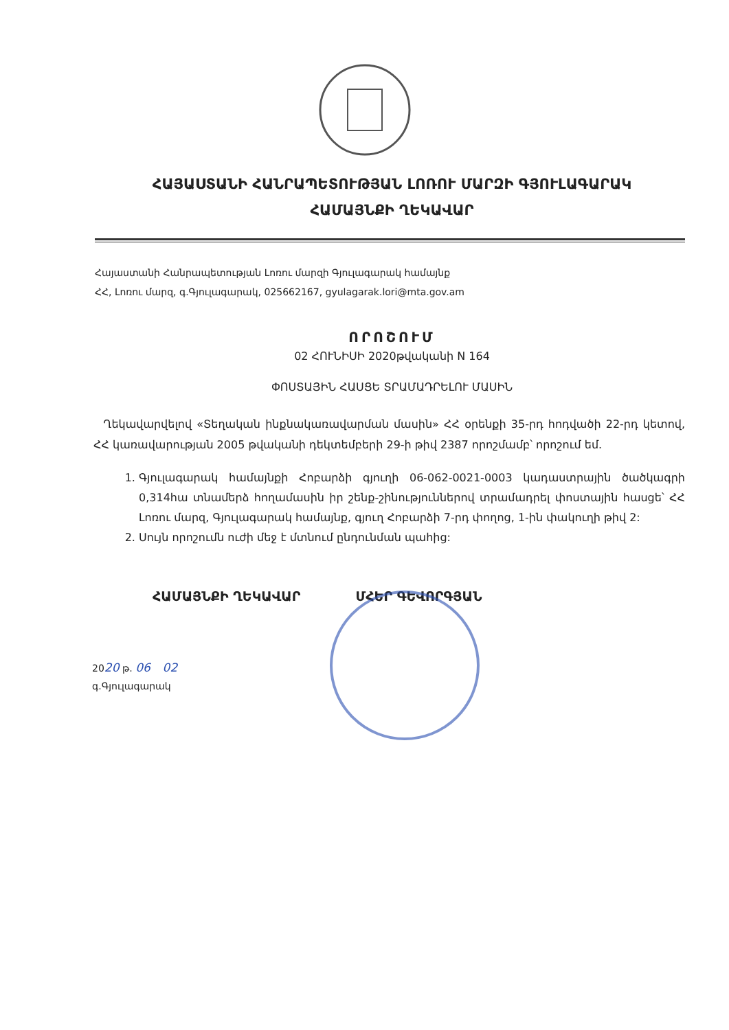ՀԱՅԱՍՏԱՆԻ ՀԱՆՐԱՊԵՏՈՒԹՅԱՆ ԼՈՌՈՒ ՄԱՐԶԻ ԳՅՈՒԼԱԳԱՐԱԿ
ՀԱՄԱՅՆՔԻ ՂԵԿԱՎԱՐ
Հայաստանի Հանրապետության Լոռու մարզի Գյուլագարակ համայնք
ՀՀ, Լոռու մարզ, գ.Գյուլագարակ, 025662167, gyulagarak.lori@mta.gov.am
ՈՐՈՇՈՒՄ
02 ՀՈՒՆԻՍԻ 2020թվականի N 164
ՓՈՍՏԱՅԻՆ ՀԱՍՑԵ ՏՐԱՄԱԴՐԵԼՈՒ ՄԱՍԻՆ
Ղեկավարվելով «Տեղական ինքնակառավարման մասին» ՀՀ օրենքի 35-րդ հոդվածի 22-րդ կետով, ՀՀ կառավարության 2005 թվականի դեկտեմբերի 29-ի թիվ 2387 որոշմամբ՝ որոշում եմ.
1. Գյուլագարակ համայնքի Հոբարձի գյուղի 06-062-0021-0003 կադաստրային ծածկագրի 0,314հա տնամերձ հողամասին իր շենք-շինություններով տրամադրել փոստային հասցե՝ ՀՀ Լոռու մարզ, Գյուլագարակ համայնք, գյուղ Հոբարձի 7-րդ փողոց, 1-ին փակուղի թիվ 2:
2. Սույն որոշումն ուժի մեջ է մտնում ընդունման պահից:
ՀԱՄԱՅՆՔԻ ՂԵԿԱՎԱՐ ՄՀԵՐ ԳԵՎՈՐԳՅԱՆ
2020 թ. 06 02
գ.Գյուլագարակ